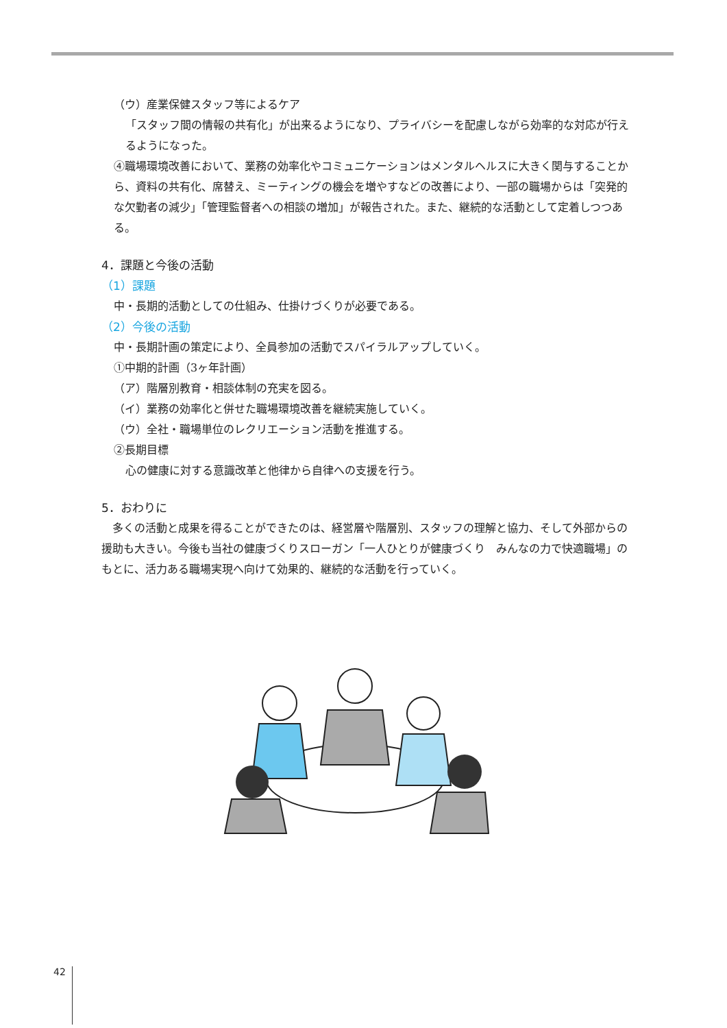（ウ）産業保健スタッフ等によるケア
「スタッフ間の情報の共有化」が出来るようになり、プライバシーを配慮しながら効率的な対応が行えるようになった。
④職場環境改善において、業務の効率化やコミュニケーションはメンタルヘルスに大きく関与することから、資料の共有化、席替え、ミーティングの機会を増やすなどの改善により、一部の職場からは「突発的な欠勤者の減少」「管理監督者への相談の増加」が報告された。また、継続的な活動として定着しつつある。
4．課題と今後の活動
（1）課題
中・長期的活動としての仕組み、仕掛けづくりが必要である。
（2）今後の活動
中・長期計画の策定により、全員参加の活動でスパイラルアップしていく。
①中期的計画（3ヶ年計画）
（ア）階層別教育・相談体制の充実を図る。
（イ）業務の効率化と併せた職場環境改善を継続実施していく。
（ウ）全社・職場単位のレクリエーション活動を推進する。
②長期目標
心の健康に対する意識改革と他律から自律への支援を行う。
5．おわりに
　多くの活動と成果を得ることができたのは、経営層や階層別、スタッフの理解と協力、そして外部からの援助も大きい。今後も当社の健康づくりスローガン「一人ひとりが健康づくり　みんなの力で快適職場」のもとに、活力ある職場実現へ向けて効果的、継続的な活動を行っていく。
42